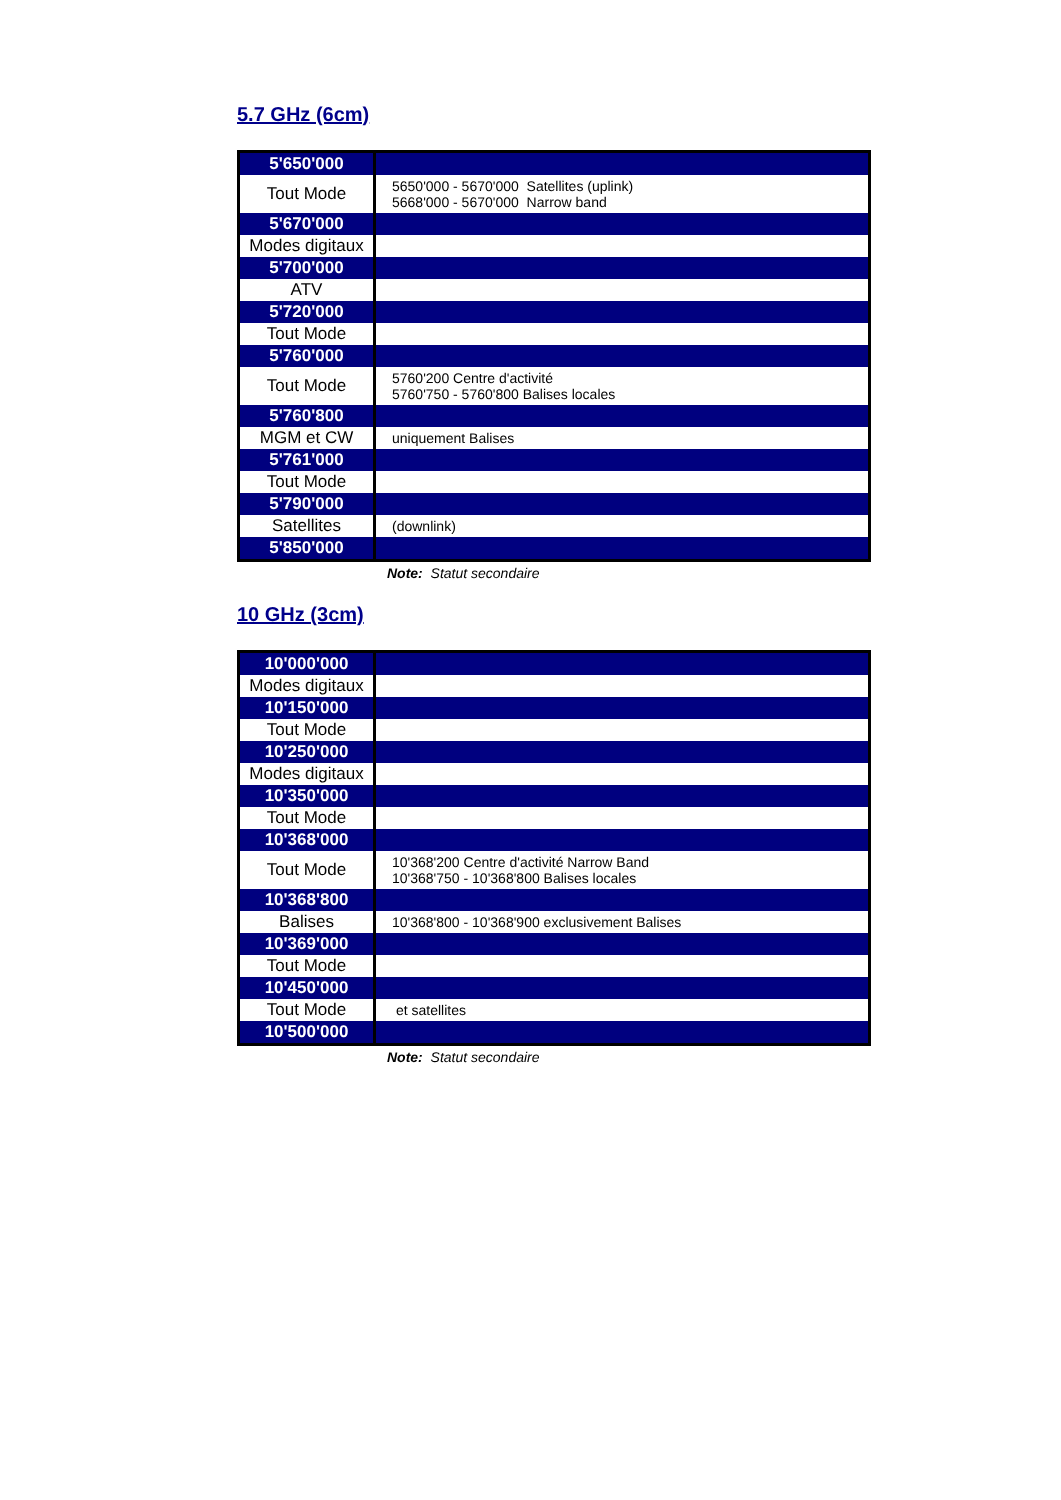5.7 GHz (6cm)
| 5'650'000 | |
| Tout Mode | 5650'000 - 5670'000 Satellites (uplink) 5668'000 - 5670'000 Narrow band |
| 5'670'000 | |
| Modes digitaux | |
| 5'700'000 | |
| ATV | |
| 5'720'000 | |
| Tout Mode | |
| 5'760'000 | |
| Tout Mode | 5760'200 Centre d'activité 5760'750 - 5760'800 Balises locales |
| 5'760'800 | |
| MGM et CW | uniquement Balises |
| 5'761'000 | |
| Tout Mode | |
| 5'790'000 | |
| Satellites | (downlink) |
| 5'850'000 | |
Note: Statut secondaire
10 GHz (3cm)
| 10'000'000 | |
| Modes digitaux | |
| 10'150'000 | |
| Tout Mode | |
| 10'250'000 | |
| Modes digitaux | |
| 10'350'000 | |
| Tout Mode | |
| 10'368'000 | |
| Tout Mode | 10'368'200 Centre d'activité Narrow Band 10'368'750 - 10'368'800 Balises locales |
| 10'368'800 | |
| Balises | 10'368'800 - 10'368'900 exclusivement Balises |
| 10'369'000 | |
| Tout Mode | |
| 10'450'000 | |
| Tout Mode | et satellites |
| 10'500'000 | |
Note: Statut secondaire